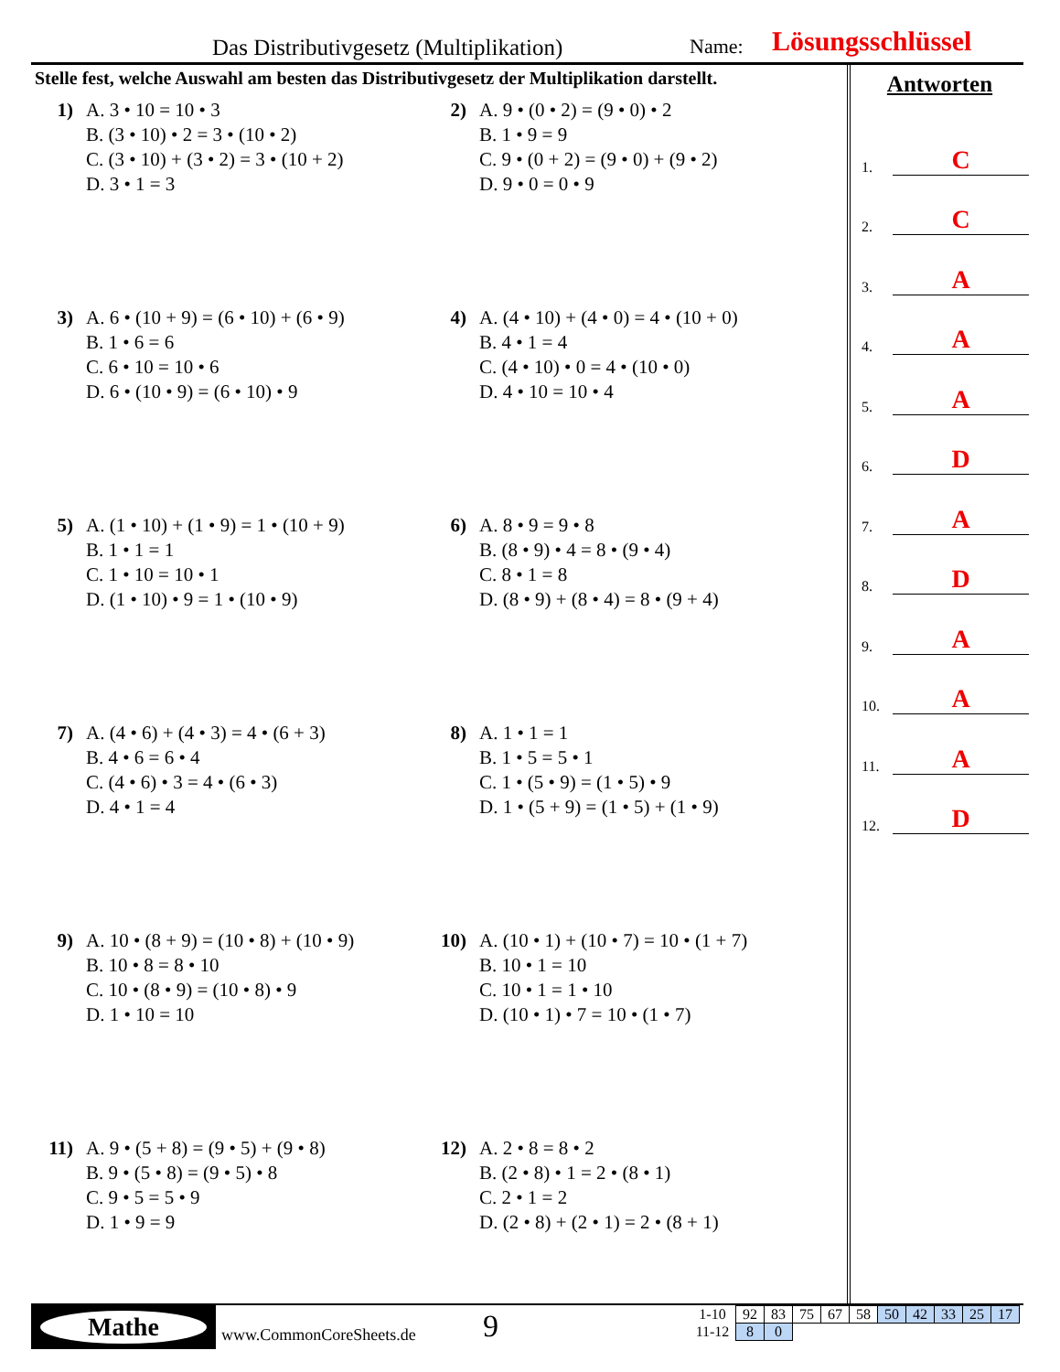Das Distributivgesetz (Multiplikation) Name: Lösungsschlüssel
Stelle fest, welche Auswahl am besten das Distributivgesetz der Multiplikation darstellt.
1) A. 3 • 10 = 10 • 3
B. (3 • 10) • 2 = 3 • (10 • 2)
C. (3 • 10) + (3 • 2) = 3 • (10 + 2)
D. 3 • 1 = 3
2) A. 9 • (0 • 2) = (9 • 0) • 2
B. 1 • 9 = 9
C. 9 • (0 + 2) = (9 • 0) + (9 • 2)
D. 9 • 0 = 0 • 9
3) A. 6 • (10 + 9) = (6 • 10) + (6 • 9)
B. 1 • 6 = 6
C. 6 • 10 = 10 • 6
D. 6 • (10 • 9) = (6 • 10) • 9
4) A. (4 • 10) + (4 • 0) = 4 • (10 + 0)
B. 4 • 1 = 4
C. (4 • 10) • 0 = 4 • (10 • 0)
D. 4 • 10 = 10 • 4
5) A. (1 • 10) + (1 • 9) = 1 • (10 + 9)
B. 1 • 1 = 1
C. 1 • 10 = 10 • 1
D. (1 • 10) • 9 = 1 • (10 • 9)
6) A. 8 • 9 = 9 • 8
B. (8 • 9) • 4 = 8 • (9 • 4)
C. 8 • 1 = 8
D. (8 • 9) + (8 • 4) = 8 • (9 + 4)
7) A. (4 • 6) + (4 • 3) = 4 • (6 + 3)
B. 4 • 6 = 6 • 4
C. (4 • 6) • 3 = 4 • (6 • 3)
D. 4 • 1 = 4
8) A. 1 • 1 = 1
B. 1 • 5 = 5 • 1
C. 1 • (5 • 9) = (1 • 5) • 9
D. 1 • (5 + 9) = (1 • 5) + (1 • 9)
9) A. 10 • (8 + 9) = (10 • 8) + (10 • 9)
B. 10 • 8 = 8 • 10
C. 10 • (8 • 9) = (10 • 8) • 9
D. 1 • 10 = 10
10) A. (10 • 1) + (10 • 7) = 10 • (1 + 7)
B. 10 • 1 = 10
C. 10 • 1 = 1 • 10
D. (10 • 1) • 7 = 10 • (1 • 7)
11) A. 9 • (5 + 8) = (9 • 5) + (9 • 8)
B. 9 • (5 • 8) = (9 • 5) • 8
C. 9 • 5 = 5 • 9
D. 1 • 9 = 9
12) A. 2 • 8 = 8 • 2
B. (2 • 8) • 1 = 2 • (8 • 1)
C. 2 • 1 = 2
D. (2 • 8) + (2 • 1) = 2 • (8 + 1)
Antworten
1.
C
2.
C
3.
A
4.
A
5.
A
6.
D
7.
A
8.
D
9.
A
10.
A
11.
A
12.
D
Mathe
www.CommonCoreSheets.de 9
| 1-10 | 92 | 83 | 75 | 67 | 58 | 50 | 42 | 33 | 25 | 17 |
| 11-12 | 8 | 0 | | | | | | | | |